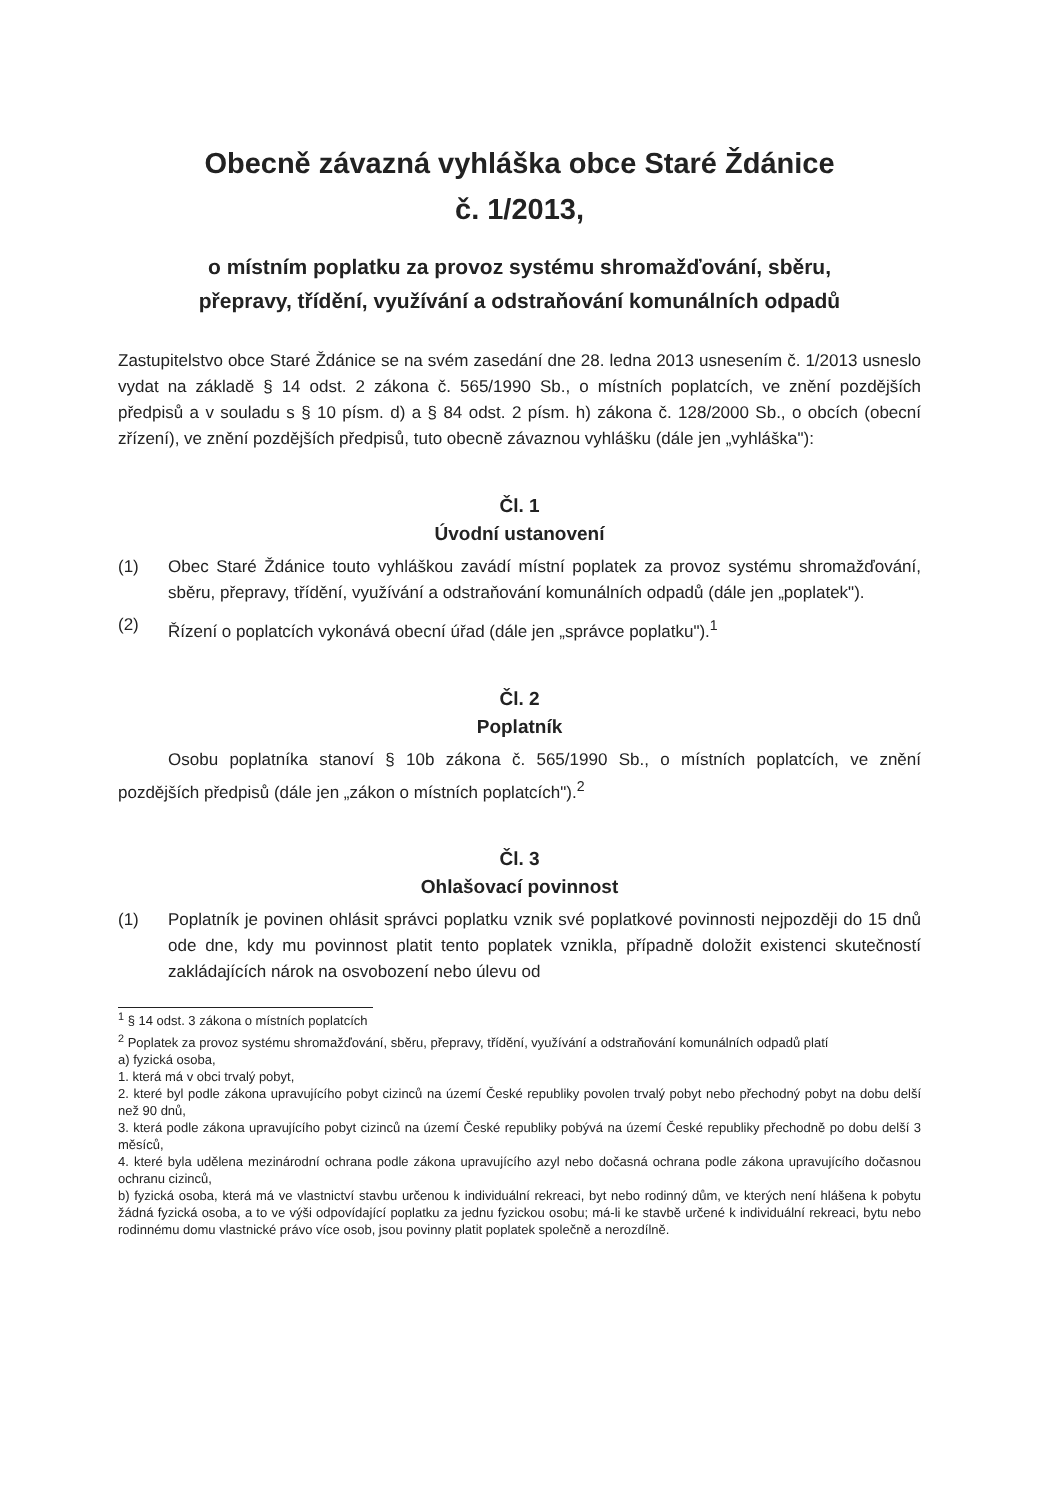Obecně závazná vyhláška obce Staré Ždánice
č. 1/2013,
o místním poplatku za provoz systému shromažďování, sběru,
přepravy, třídění, využívání a odstraňování komunálních odpadů
Zastupitelstvo obce Staré Ždánice se na svém zasedání dne 28. ledna 2013 usnesením č. 1/2013 usneslo vydat na základě § 14 odst. 2 zákona č. 565/1990 Sb., o místních poplatcích, ve znění pozdějších předpisů a v souladu s § 10 písm. d) a § 84 odst. 2 písm. h) zákona č. 128/2000 Sb., o obcích (obecní zřízení), ve znění pozdějších předpisů, tuto obecně závaznou vyhlášku (dále jen „vyhláška"):
Čl. 1
Úvodní ustanovení
(1) Obec Staré Ždánice touto vyhláškou zavádí místní poplatek za provoz systému shromažďování, sběru, přepravy, třídění, využívání a odstraňování komunálních odpadů (dále jen „poplatek").
(2) Řízení o poplatcích vykonává obecní úřad (dále jen „správce poplatku").<sup>1</sup>
Čl. 2
Poplatník
Osobu poplatníka stanoví § 10b zákona č. 565/1990 Sb., o místních poplatcích, ve znění pozdějších předpisů (dále jen „zákon o místních poplatcích").<sup>2</sup>
Čl. 3
Ohlašovací povinnost
(1) Poplatník je povinen ohlásit správci poplatku vznik své poplatkové povinnosti nejpozději do 15 dnů ode dne, kdy mu povinnost platit tento poplatek vznikla, případně doložit existenci skutečností zakládajících nárok na osvobození nebo úlevu od
<sup>1</sup> § 14 odst. 3 zákona o místních poplatcích
<sup>2</sup> Poplatek za provoz systému shromažďování, sběru, přepravy, třídění, využívání a odstraňování komunálních odpadů platí
a) fyzická osoba,
1. která má v obci trvalý pobyt,
2. které byl podle zákona upravujícího pobyt cizinců na území České republiky povolen trvalý pobyt nebo přechodný pobyt na dobu delší než 90 dnů,
3. která podle zákona upravujícího pobyt cizinců na území České republiky pobývá na území České republiky přechodně po dobu delší 3 měsíců,
4. které byla udělena mezinárodní ochrana podle zákona upravujícího azyl nebo dočasná ochrana podle zákona upravujícího dočasnou ochranu cizinců,
b) fyzická osoba, která má ve vlastnictví stavbu určenou k individuální rekreaci, byt nebo rodinný dům, ve kterých není hlášena k pobytu žádná fyzická osoba, a to ve výši odpovídající poplatku za jednu fyzickou osobu; má-li ke stavbě určené k individuální rekreaci, bytu nebo rodinnému domu vlastnické právo více osob, jsou povinny platit poplatek společně a nerozdílně.